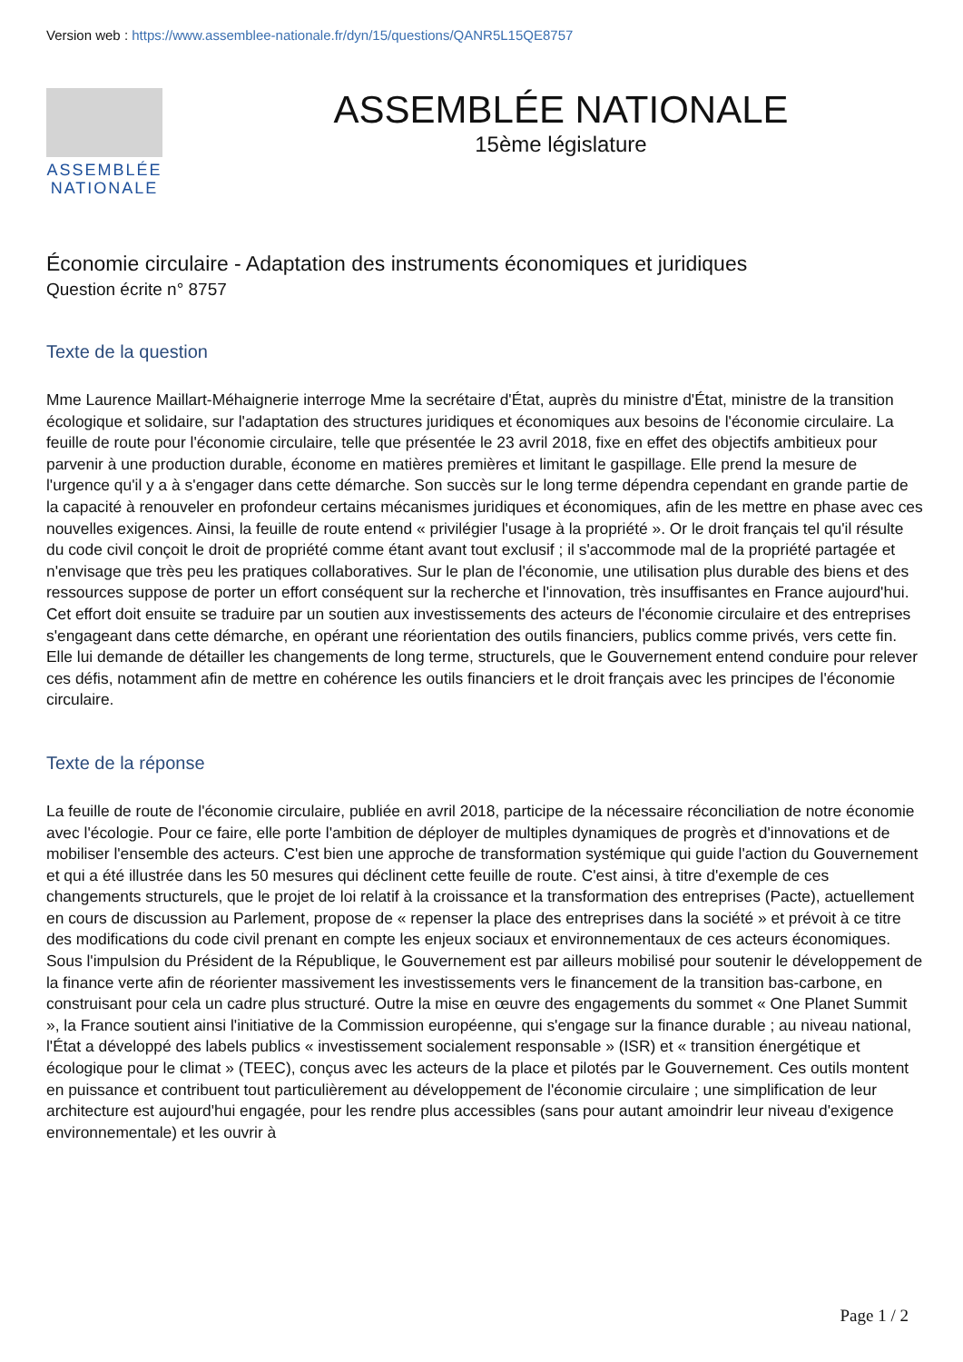Version web : https://www.assemblee-nationale.fr/dyn/15/questions/QANR5L15QE8757
ASSEMBLÉE
NATIONALE
ASSEMBLÉE NATIONALE
15ème législature
Économie circulaire - Adaptation des instruments économiques et juridiques
Question écrite n° 8757
Texte de la question
Mme Laurence Maillart-Méhaignerie interroge Mme la secrétaire d'État, auprès du ministre d'État, ministre de la transition écologique et solidaire, sur l'adaptation des structures juridiques et économiques aux besoins de l'économie circulaire. La feuille de route pour l'économie circulaire, telle que présentée le 23 avril 2018, fixe en effet des objectifs ambitieux pour parvenir à une production durable, économe en matières premières et limitant le gaspillage. Elle prend la mesure de l'urgence qu'il y a à s'engager dans cette démarche. Son succès sur le long terme dépendra cependant en grande partie de la capacité à renouveler en profondeur certains mécanismes juridiques et économiques, afin de les mettre en phase avec ces nouvelles exigences. Ainsi, la feuille de route entend « privilégier l'usage à la propriété ». Or le droit français tel qu'il résulte du code civil conçoit le droit de propriété comme étant avant tout exclusif ; il s'accommode mal de la propriété partagée et n'envisage que très peu les pratiques collaboratives. Sur le plan de l'économie, une utilisation plus durable des biens et des ressources suppose de porter un effort conséquent sur la recherche et l'innovation, très insuffisantes en France aujourd'hui. Cet effort doit ensuite se traduire par un soutien aux investissements des acteurs de l'économie circulaire et des entreprises s'engageant dans cette démarche, en opérant une réorientation des outils financiers, publics comme privés, vers cette fin. Elle lui demande de détailler les changements de long terme, structurels, que le Gouvernement entend conduire pour relever ces défis, notamment afin de mettre en cohérence les outils financiers et le droit français avec les principes de l'économie circulaire.
Texte de la réponse
La feuille de route de l'économie circulaire, publiée en avril 2018, participe de la nécessaire réconciliation de notre économie avec l'écologie. Pour ce faire, elle porte l'ambition de déployer de multiples dynamiques de progrès et d'innovations et de mobiliser l'ensemble des acteurs. C'est bien une approche de transformation systémique qui guide l'action du Gouvernement et qui a été illustrée dans les 50 mesures qui déclinent cette feuille de route. C'est ainsi, à titre d'exemple de ces changements structurels, que le projet de loi relatif à la croissance et la transformation des entreprises (Pacte), actuellement en cours de discussion au Parlement, propose de « repenser la place des entreprises dans la société » et prévoit à ce titre des modifications du code civil prenant en compte les enjeux sociaux et environnementaux de ces acteurs économiques. Sous l'impulsion du Président de la République, le Gouvernement est par ailleurs mobilisé pour soutenir le développement de la finance verte afin de réorienter massivement les investissements vers le financement de la transition bas-carbone, en construisant pour cela un cadre plus structuré. Outre la mise en œuvre des engagements du sommet « One Planet Summit », la France soutient ainsi l'initiative de la Commission européenne, qui s'engage sur la finance durable ; au niveau national, l'État a développé des labels publics « investissement socialement responsable » (ISR) et « transition énergétique et écologique pour le climat » (TEEC), conçus avec les acteurs de la place et pilotés par le Gouvernement. Ces outils montent en puissance et contribuent tout particulièrement au développement de l'économie circulaire ; une simplification de leur architecture est aujourd'hui engagée, pour les rendre plus accessibles (sans pour autant amoindrir leur niveau d'exigence environnementale) et les ouvrir à
Page 1 / 2